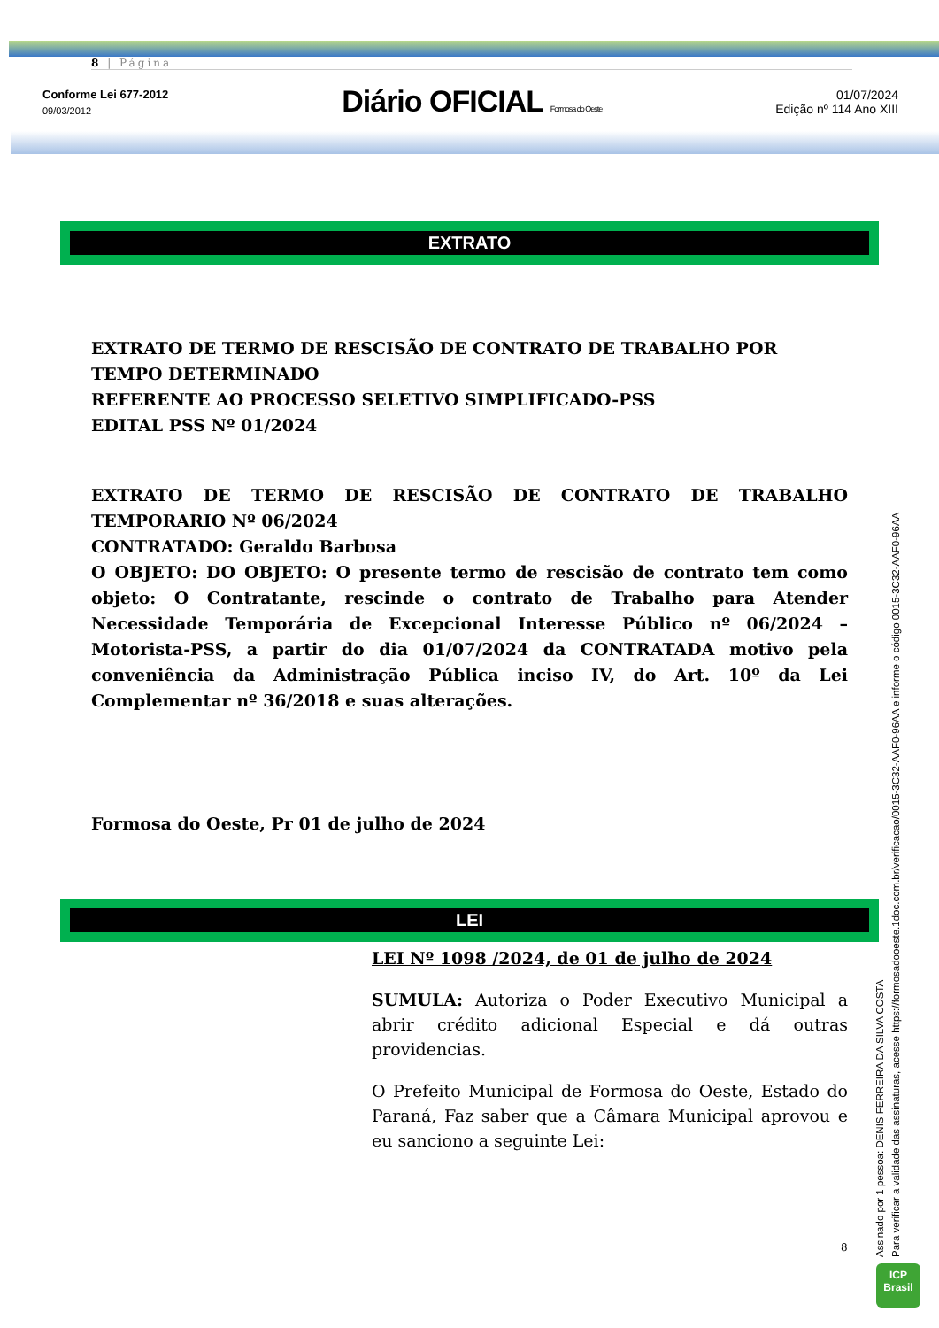8 | Página
Conforme Lei 677-2012
09/03/2012
Diário OFICIAL Formosa do Oeste
01/07/2024
Edição nº 114 Ano XIII
EXTRATO
EXTRATO DE TERMO DE RESCISÃO DE CONTRATO DE TRABALHO POR TEMPO DETERMINADO
REFERENTE AO PROCESSO SELETIVO SIMPLIFICADO-PSS
EDITAL PSS Nº 01/2024
EXTRATO DE TERMO DE RESCISÃO DE CONTRATO DE TRABALHO TEMPORARIO Nº 06/2024
CONTRATADO: Geraldo Barbosa
O OBJETO: DO OBJETO: O presente termo de rescisão de contrato tem como objeto: O Contratante, rescinde o contrato de Trabalho para Atender Necessidade Temporária de Excepcional Interesse Público nº 06/2024 –Motorista-PSS, a partir do dia 01/07/2024 da CONTRATADA motivo pela conveniência da Administração Pública inciso IV, do Art. 10º da Lei Complementar nº 36/2018 e suas alterações.
Formosa do Oeste, Pr 01 de julho de 2024
LEI
LEI Nº 1098 /2024, de 01 de julho de 2024
SUMULA: Autoriza o Poder Executivo Municipal a abrir crédito adicional Especial e dá outras providencias.
O Prefeito Municipal de Formosa do Oeste, Estado do Paraná, Faz saber que a Câmara Municipal aprovou e eu sanciono a seguinte Lei:
8
Assinado por 1 pessoa: DENIS FERREIRA DA SILVA COSTA
Para verificar a validade das assinaturas, acesse https://formosadooeste.1doc.com.br/verificacao/0015-3C32-AAF0-96AA e informe o código 0015-3C32-AAF0-96AA
ICP
Brasil